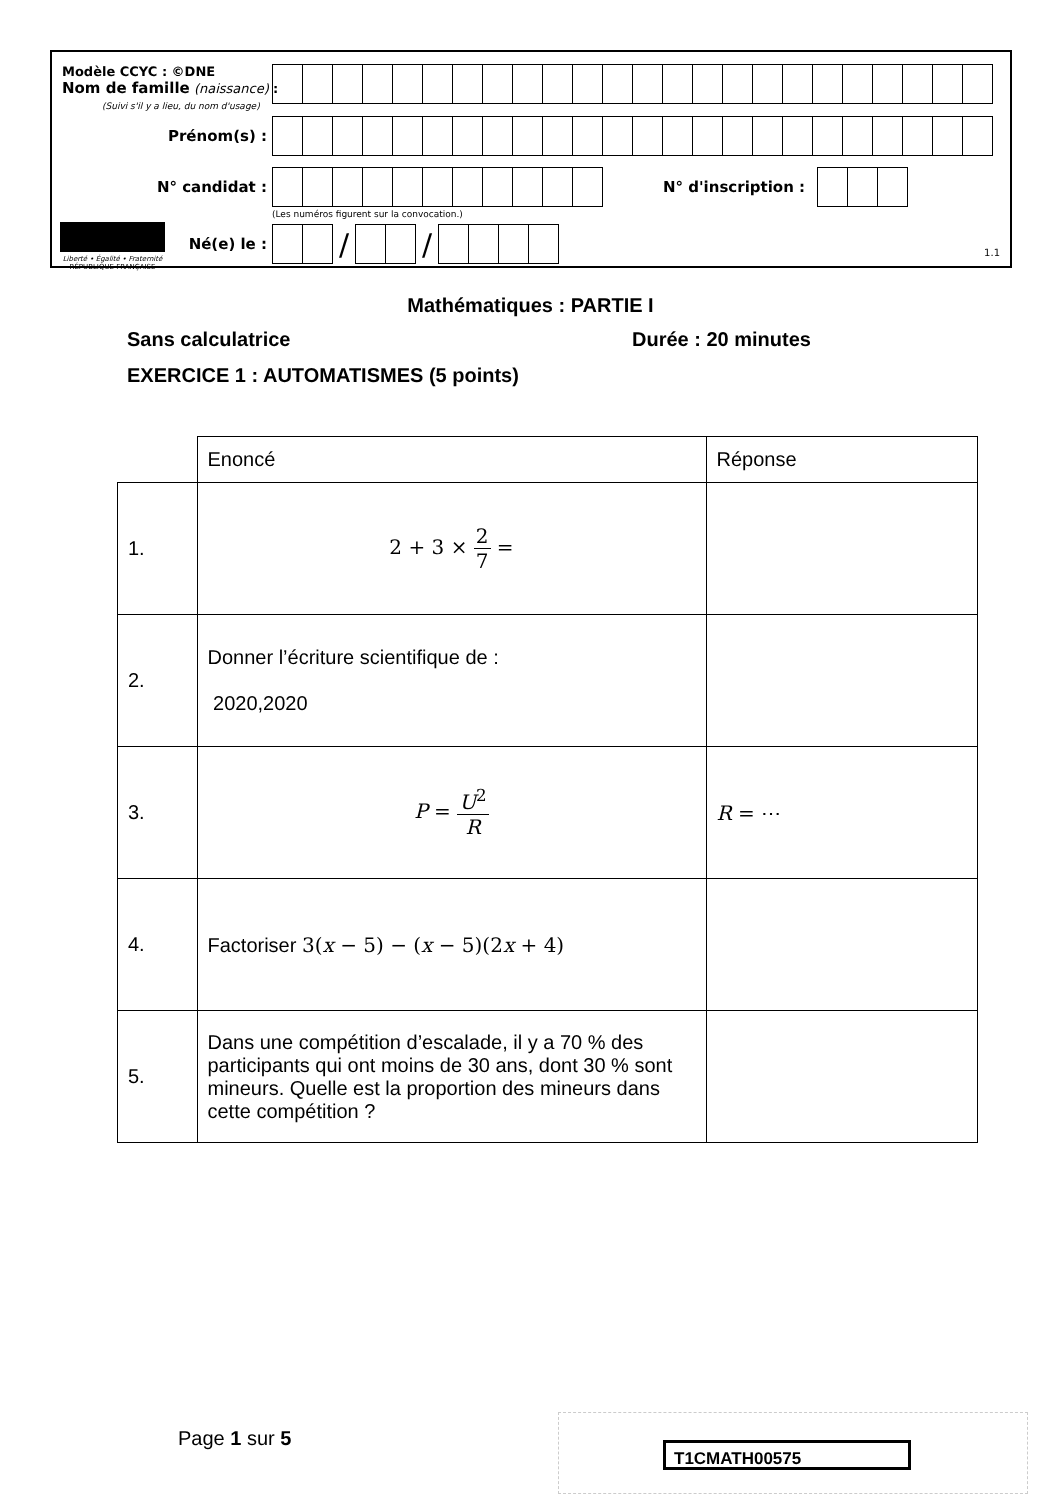Modèle CCYC : ©DNE
Nom de famille (naissance) :
(Suivi s'il y a lieu, du nom d'usage)
Prénom(s) :
N° candidat :
N° d'inscription :
(Les numéros figurent sur la convocation.)
Liberté • Égalité • Fraternité
RÉPUBLIQUE FRANÇAISE
Né(e) le :
/ /
1.1
Mathématiques : PARTIE I
Sans calculatrice Durée : 20 minutes
EXERCICE 1 : AUTOMATISMES (5 points)
| | Enoncé | Réponse |
| 1. | 2 + 3 × 2 7 = | |
| 2. | Donner l’écriture scientifique de : 2020,2020 | |
| 3. | P = U<sup>2</sup> R | R = ⋯ |
| 4. | Factoriser 3( x − 5) − ( x − 5)(2 x + 4) | |
| 5. | Dans une compétition d’escalade, il y a 70 % des participants qui ont moins de 30 ans, dont 30 % sont mineurs. Quelle est la proportion des mineurs dans cette compétition ? | |
Page 1 sur 5 T1CMATH00575